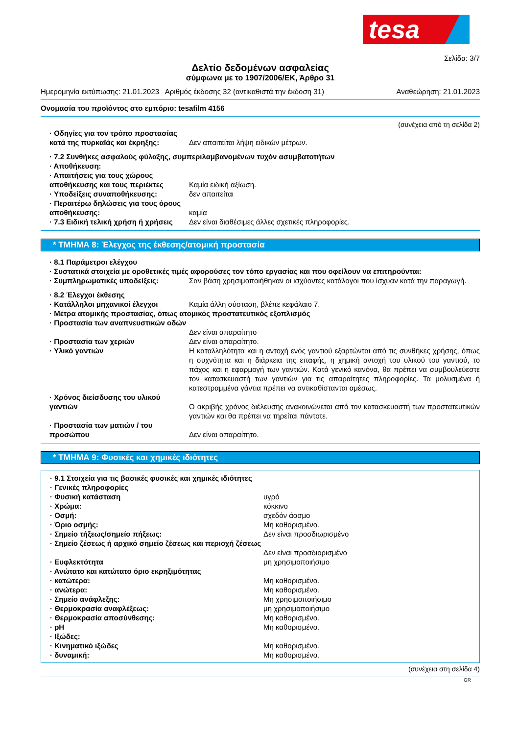tesa
Σελίδα: 3/7
Δελτίο δεδομένων ασφαλείας
σύμφωνα με το 1907/2006/ΕΚ, Άρθρο 31
Ημερομηνία εκτύπωσης: 21.01.2023 Αριθμός έκδοσης 32 (αντικαθιστά την έκδοση 31) Αναθεώρηση: 21.01.2023
Ονομασία του προϊόντος στο εμπόριο: tesafilm 4156
(συνέχεια από τη σελίδα 2)
· Οδηγίες για τον τρόπο προστασίας κατά της πυρκαϊάς και έκρηξης:
Δεν απαιτείται λήψη ειδικών μέτρων.
· 7.2 Συνθήκες ασφαλούς φύλαξης, συμπεριλαμβανομένων τυχόν ασυμβατοτήτων
· Αποθήκευση:
· Απαιτήσεις για τους χώρους αποθήκευσης και τους περιέκτες
Καμία ειδική αξίωση.
· Υποδείξεις συναποθήκευσης: δεν απαιτείται
· Περαιτέρω δηλώσεις για τους όρους αποθήκευσης:
καμία
· 7.3 Ειδική τελική χρήση ή χρήσεις
Δεν είναι διαθέσιμες άλλες σχετικές πληροφορίες.
* ΤΜΗΜΑ 8: Έλεγχος της έκθεσης/ατομική προστασία
· 8.1 Παράμετροι ελέγχου
· Συστατικά στοιχεία με οροθετικές τιμές αφορούσες τον τόπο εργασίας και που οφείλουν να επιτηρούνται:
· Συμπληρωματικές υποδείξεις: Σαν βάση χρησιμοποιήθηκαν οι ισχύοντες κατάλογοι που ίσχυαν κατά την παραγωγή.
· 8.2 Έλεγχοι έκθεσης
· Κατάλληλοι μηχανικοί έλεγχοι Καμία άλλη σύσταση, βλέπε κεφάλαιο 7.
· Μέτρα ατομικής προστασίας, όπως ατομικός προστατευτικός εξοπλισμός
· Προστασία των αναπνευστικών οδών
Δεν είναι απαραίτητο
· Προστασία των χεριών Δεν είναι απαραίτητο.
· Υλικό γαντιών Η καταλληλότητα και η αντοχή ενός γαντιού εξαρτώνται από τις συνθήκες χρήσης, όπως η συχνότητα και η διάρκεια της επαφής, η χημική αντοχή του υλικού του γαντιού, το πάχος και η εφαρμογή των γαντιών. Κατά γενικό κανόνα, θα πρέπει να συμβουλεύεστε τον κατασκευαστή των γαντιών για τις απαραίτητες πληροφορίες. Τα μολυσμένα ή κατεστραμμένα γάντια πρέπει να αντικαθίστανται αμέσως.
· Χρόνος διείσδυσης του υλικού γαντιών
Ο ακριβής χρόνος διέλευσης ανακοινώνεται από τον κατασκευαστή των προστατευτικών γαντιών και θα πρέπει να τηρείται πάντοτε.
· Προστασία των ματιών / του προσώπου
Δεν είναι απαραίτητο.
* ΤΜΗΜΑ 9: Φυσικές και χημικές ιδιότητες
· 9.1 Στοιχεία για τις βασικές φυσικές και χημικές ιδιότητες
· Γενικές πληροφορίες
· Φυσική κατάσταση υγρό
· Χρώμα: κόκκινο
· Οσμή: σχεδόν άοσμο
· Όριο οσμής: Μη καθορισμένο.
· Σημείο τήξεως/σημείο πήξεως: Δεν είναι προσδιωρισμένο
· Σημείο ζέσεως ή αρχικό σημείο ζέσεως και περιοχή ζέσεως
Δεν είναι προσδιορισμένο
· Ευφλεκτότητα μη χρησιμοποιήσιμο
· Ανώτατο και κατώτατο όριο εκρηξιμότητας
· κατώτερα: Μη καθορισμένο.
· ανώτερα: Μη καθορισμένο.
· Σημείο ανάφλεξης: Μη χρησιμοποιήσιμο
· Θερμοκρασία αναφλέξεως: μη χρησιμοποιήσιμο
· Θερμοκρασία αποσύνθεσης: Μη καθορισμένο.
· pH Μη καθορισμένο.
· Ιξώδες:
· Κινηματικό ιξώδες Μη καθορισμένο.
· δυναμική: Μη καθορισμένο.
(συνέχεια στη σελίδα 4)
GR